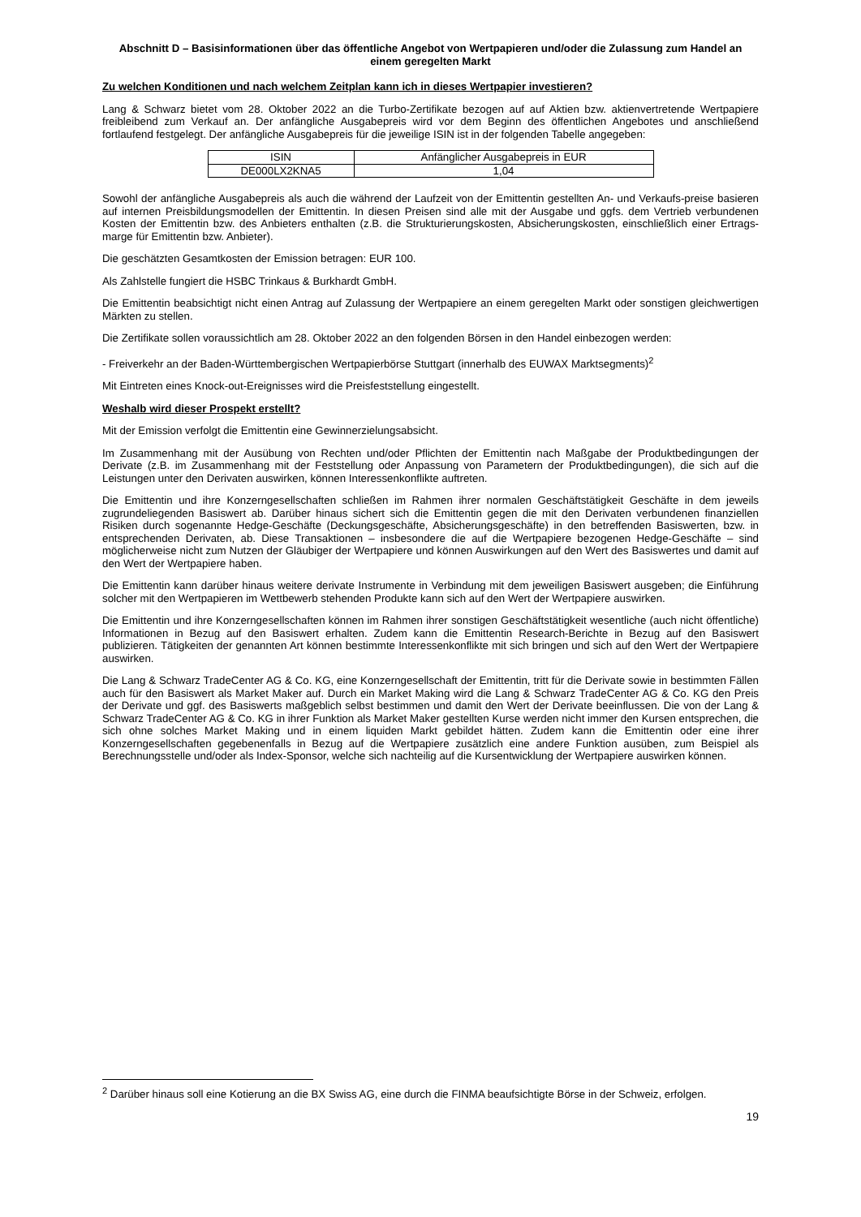Abschnitt D – Basisinformationen über das öffentliche Angebot von Wertpapieren und/oder die Zulassung zum Handel an einem geregelten Markt
Zu welchen Konditionen und nach welchem Zeitplan kann ich in dieses Wertpapier investieren?
Lang & Schwarz bietet vom 28. Oktober 2022 an die Turbo-Zertifikate bezogen auf auf Aktien bzw. aktienvertretende Wertpapiere freibleibend zum Verkauf an. Der anfängliche Ausgabepreis wird vor dem Beginn des öffentlichen Angebotes und anschließend fortlaufend festgelegt. Der anfängliche Ausgabepreis für die jeweilige ISIN ist in der folgenden Tabelle angegeben:
| ISIN | Anfänglicher Ausgabepreis in EUR |
| --- | --- |
| DE000LX2KNA5 | 1,04 |
Sowohl der anfängliche Ausgabepreis als auch die während der Laufzeit von der Emittentin gestellten An- und Verkaufs-preise basieren auf internen Preisbildungsmodellen der Emittentin. In diesen Preisen sind alle mit der Ausgabe und ggfs. dem Vertrieb verbundenen Kosten der Emittentin bzw. des Anbieters enthalten (z.B. die Strukturierungskosten, Absicherungskosten, einschließlich einer Ertrags-marge für Emittentin bzw. Anbieter).
Die geschätzten Gesamtkosten der Emission betragen: EUR 100.
Als Zahlstelle fungiert die HSBC Trinkaus & Burkhardt GmbH.
Die Emittentin beabsichtigt nicht einen Antrag auf Zulassung der Wertpapiere an einem geregelten Markt oder sonstigen gleichwertigen Märkten zu stellen.
Die Zertifikate sollen voraussichtlich am 28. Oktober 2022 an den folgenden Börsen in den Handel einbezogen werden:
- Freiverkehr an der Baden-Württembergischen Wertpapierbörse Stuttgart (innerhalb des EUWAX Marktsegments)<sup>2</sup>
Mit Eintreten eines Knock-out-Ereignisses wird die Preisfeststellung eingestellt.
Weshalb wird dieser Prospekt erstellt?
Mit der Emission verfolgt die Emittentin eine Gewinnerzielungsabsicht.
Im Zusammenhang mit der Ausübung von Rechten und/oder Pflichten der Emittentin nach Maßgabe der Produktbedingungen der Derivate (z.B. im Zusammenhang mit der Feststellung oder Anpassung von Parametern der Produktbedingungen), die sich auf die Leistungen unter den Derivaten auswirken, können Interessenkonflikte auftreten.
Die Emittentin und ihre Konzerngesellschaften schließen im Rahmen ihrer normalen Geschäftstätigkeit Geschäfte in dem jeweils zugrundeliegenden Basiswert ab. Darüber hinaus sichert sich die Emittentin gegen die mit den Derivaten verbundenen finanziellen Risiken durch sogenannte Hedge-Geschäfte (Deckungsgeschäfte, Absicherungsgeschäfte) in den betreffenden Basiswerten, bzw. in entsprechenden Derivaten, ab. Diese Transaktionen – insbesondere die auf die Wertpapiere bezogenen Hedge-Geschäfte – sind möglicherweise nicht zum Nutzen der Gläubiger der Wertpapiere und können Auswirkungen auf den Wert des Basiswertes und damit auf den Wert der Wertpapiere haben.
Die Emittentin kann darüber hinaus weitere derivate Instrumente in Verbindung mit dem jeweiligen Basiswert ausgeben; die Einführung solcher mit den Wertpapieren im Wettbewerb stehenden Produkte kann sich auf den Wert der Wertpapiere auswirken.
Die Emittentin und ihre Konzerngesellschaften können im Rahmen ihrer sonstigen Geschäftstätigkeit wesentliche (auch nicht öffentliche) Informationen in Bezug auf den Basiswert erhalten. Zudem kann die Emittentin Research-Berichte in Bezug auf den Basiswert publizieren. Tätigkeiten der genannten Art können bestimmte Interessenkonflikte mit sich bringen und sich auf den Wert der Wertpapiere auswirken.
Die Lang & Schwarz TradeCenter AG & Co. KG, eine Konzerngesellschaft der Emittentin, tritt für die Derivate sowie in bestimmten Fällen auch für den Basiswert als Market Maker auf. Durch ein Market Making wird die Lang & Schwarz TradeCenter AG & Co. KG den Preis der Derivate und ggf. des Basiswerts maßgeblich selbst bestimmen und damit den Wert der Derivate beeinflussen. Die von der Lang & Schwarz TradeCenter AG & Co. KG in ihrer Funktion als Market Maker gestellten Kurse werden nicht immer den Kursen entsprechen, die sich ohne solches Market Making und in einem liquiden Markt gebildet hätten. Zudem kann die Emittentin oder eine ihrer Konzerngesellschaften gegebenenfalls in Bezug auf die Wertpapiere zusätzlich eine andere Funktion ausüben, zum Beispiel als Berechnungsstelle und/oder als Index-Sponsor, welche sich nachteilig auf die Kursentwicklung der Wertpapiere auswirken können.
<sup>2</sup> Darüber hinaus soll eine Kotierung an die BX Swiss AG, eine durch die FINMA beaufsichtigte Börse in der Schweiz, erfolgen.
19